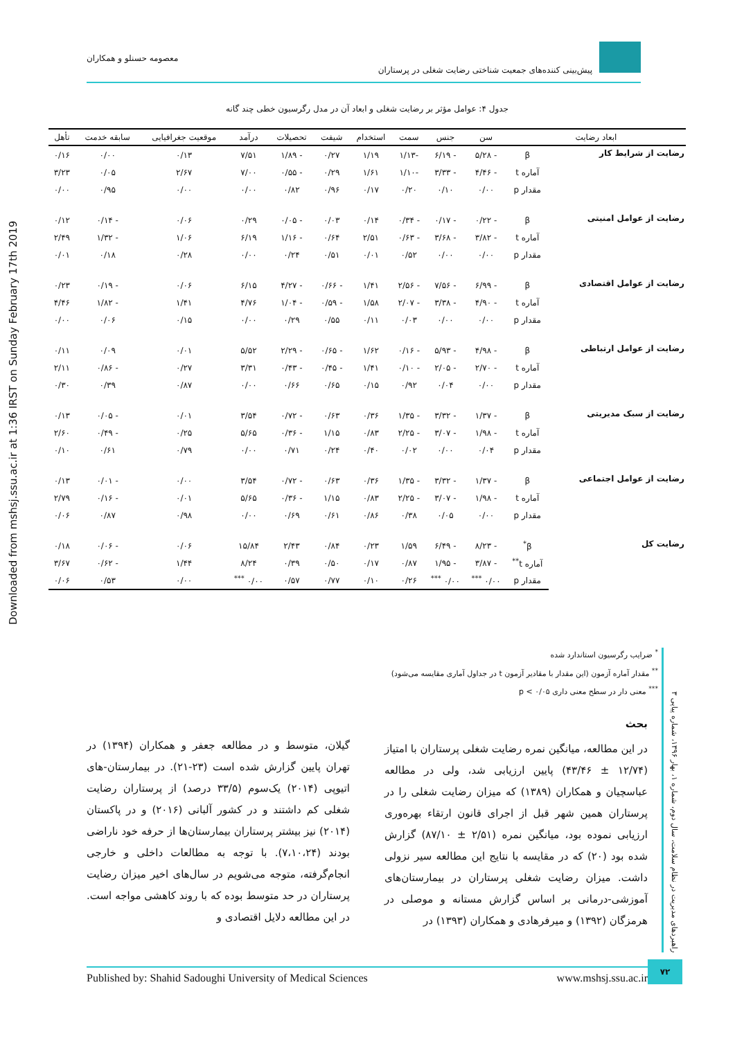پیش‌بینی کننده‌های جمعیت شناختی رضایت شغلی در پرستاران معصومه حسنلو و همکاران
Downloaded from mshsj.ssu.ac.ir at 1:36 IRST on Sunday February 17th 2019
جدول ۴: عوامل مؤثر بر رضایت شغلی و ابعاد آن در مدل رگرسیون خطی چند گانه
| ابعاد رضایت | | سن | جنس | سمت | استخدام | شیفت | تحصیلات | درآمد | موقعیت جغرافیایی | سابقه خدمت | تأهل |
| --- | --- | --- | --- | --- | --- | --- | --- | --- | --- | --- | --- |
| رضایت از شرایط کار | β | - ۵/۲۸ | - ۶/۱۹ | -۱/۱۳ | ۱/۱۹ | ۰/۲۷ | - ۱/۸۹ | ۷/۵۱ | ۰/۱۳ | ۰/۰۰ | ۰/۱۶ |
| | آماره t | - ۴/۴۶ | - ۳/۳۳ | -۱/۱۰ | ۱/۶۱ | ۰/۲۹ | - ۰/۵۵ | ۷/۰۰ | ۲/۶۷ | ۰/۰۵ | ۳/۲۳ |
| | مقدار p | ۰/۰۰ | ۰/۱۰ | ۰/۲۰ | ۰/۱۷ | ۰/۹۶ | ۰/۸۲ | ۰/۰۰ | ۰/۰۰ | ۰/۹۵ | ۰/۰۰ |
| رضایت از عوامل امنیتی | β | - ۰/۲۲ | - ۰/۱۷ | - ۰/۳۴ | ۰/۱۴ | ۰/۰۳ | - ۰/۰۵ | ۰/۲۹ | ۰/۰۶ | - ۰/۱۴ | ۰/۱۲ |
| | آماره t | - ۳/۸۲ | - ۳/۶۸ | - ۰/۶۳ | ۲/۵۱ | ۰/۶۴ | - ۱/۱۶ | ۶/۱۹ | ۱/۰۶ | - ۱/۳۲ | ۲/۴۹ |
| | مقدار p | ۰/۰۰ | ۰/۰۰ | ۰/۵۲ | ۰/۰۱ | ۰/۵۱ | ۰/۲۴ | ۰/۰۰ | ۰/۲۸ | ۰/۱۸ | ۰/۰۱ |
| رضایت از عوامل اقتصادی | β | - ۶/۹۹ | - ۷/۵۶ | - ۲/۵۶ | ۱/۴۱ | - ۰/۶۶ | - ۴/۲۷ | ۶/۱۵ | ۰/۰۶ | - ۰/۱۹ | ۰/۲۳ |
| | آماره t | - ۴/۹۰ | - ۳/۳۸ | - ۲/۰۷ | ۱/۵۸ | - ۰/۵۹ | - ۱/۰۴ | ۴/۷۶ | ۱/۴۱ | - ۱/۸۲ | ۴/۴۶ |
| | مقدار p | ۰/۰۰ | ۰/۰۰ | ۰/۰۳ | ۰/۱۱ | ۰/۵۵ | ۰/۲۹ | ۰/۰۰ | ۰/۱۵ | ۰/۰۶ | ۰/۰۰ |
| رضایت از عوامل ارتباطی | β | - ۴/۹۸ | - ۵/۹۳ | - ۰/۱۶ | ۱/۶۲ | - ۰/۶۵ | - ۲/۲۹ | ۵/۵۲ | ۰/۰۱ | ۰/۰۹ | ۰/۱۱ |
| | آماره t | - ۲/۷۰ | - ۲/۰۵ | - ۰/۱۰ | ۱/۴۱ | - ۰/۴۵ | - ۰/۴۳ | ۳/۳۱ | ۰/۲۷ | - ۰/۸۶ | ۲/۱۱ |
| | مقدار p | ۰/۰۰ | ۰/۰۴ | ۰/۹۲ | ۰/۱۵ | ۰/۶۵ | ۰/۶۶ | ۰/۰۰ | ۰/۸۷ | ۰/۳۹ | ۰/۳۰ |
| رضایت از سبک مدیریتی | β | - ۱/۳۷ | - ۳/۳۲ | - ۱/۳۵ | ۰/۳۶ | ۰/۶۳ | - ۰/۷۲ | ۳/۵۴ | ۰/۰۱ | - ۰/۰۵ | ۰/۱۳ |
| | آماره t | - ۱/۹۸ | - ۳/۰۷ | - ۲/۲۵ | ۰/۸۳ | ۱/۱۵ | - ۰/۳۶ | ۵/۶۵ | ۰/۲۵ | - ۰/۴۹ | ۲/۶۰ |
| | مقدار p | ۰/۰۴ | ۰/۰۰ | ۰/۰۲ | ۰/۴۰ | ۰/۲۴ | ۰/۷۱ | ۰/۰۰ | ۰/۷۹ | ۰/۶۱ | ۰/۱۰ |
| رضایت از عوامل اجتماعی | β | - ۱/۳۷ | - ۳/۳۲ | - ۱/۳۵ | ۰/۳۶ | ۰/۶۳ | - ۰/۷۲ | ۳/۵۴ | ۰/۰۰ | - ۰/۰۱ | ۰/۱۳ |
| | آماره t | - ۱/۹۸ | - ۳/۰۷ | - ۲/۲۵ | ۰/۸۳ | ۱/۱۵ | - ۰/۳۶ | ۵/۶۵ | ۰/۰۱ | - ۰/۱۶ | ۲/۷۹ |
| | مقدار p | ۰/۰۰ | ۰/۰۵ | ۰/۳۸ | ۰/۸۶ | ۰/۶۱ | ۰/۶۹ | ۰/۰۰ | ۰/۹۸ | ۰/۸۷ | ۰/۰۶ |
| رضایت کل | β<sup>*</sup> | - ۸/۲۳ | - ۶/۴۹ | ۱/۵۹ | ۰/۲۳ | ۰/۸۴ | ۲/۴۳ | ۱۵/۸۴ | ۰/۰۶ | - ۰/۰۶ | ۰/۱۸ |
| | آماره t<sup>**</sup> | - ۳/۸۷ | - ۱/۹۵ | ۰/۸۷ | ۰/۱۷ | ۰/۵۰ | ۰/۳۹ | ۸/۲۴ | ۱/۴۴ | - ۰/۶۲ | ۳/۶۷ |
| | مقدار p | ۰/۰۰ <sup>***</sup> | ۰/۰۰ <sup>***</sup> | ۰/۲۶ | ۰/۱۰ | ۰/۷۷ | ۰/۵۷ | ۰/۰۰ <sup>***</sup> | ۰/۰۰ | ۰/۵۳ | ۰/۰۶ |
<sup>*</sup> ضرایب رگرسیون استاندارد شده
<sup>**</sup> مقدار آماره آزمون (این مقدار با مقادیر آزمون t در جداول آماری مقایسه می‌شود)
<sup>***</sup> معنی دار در سطح معنی داری p < ۰/۰۵
راهبردهای مدیریت در نظام سلامت، سال دوم، شماره ۱، بهار ۱۳۹۶، شماره پیاپی ۳
بحث
در این مطالعه، میانگین نمره رضایت شغلی پرستاران با امتیاز (۱۲/۷۴ ± ۴۳/۴۶) پایین ارزیابی شد، ولی در مطالعه عباسچیان و همکاران (۱۳۸۹) که میزان رضایت شغلی را در پرستاران همین شهر قبل از اجرای قانون ارتقاء بهره‌وری ارزیابی نموده بود، میانگین نمره (۲/۵۱ ± ۸۷/۱۰) گزارش شده بود (۲۰) که در مقایسه با نتایج این مطالعه سیر نزولی داشت. میزان رضایت شغلی پرستاران در بیمارستان‌های آموزشی-درمانی بر اساس گزارش مستانه و موصلی در هرمزگان (۱۳۹۲) و میرفرهادی و همکاران (۱۳۹۳) در
گیلان، متوسط و در مطالعه جعفر و همکاران (۱۳۹۴) در تهران پایین گزارش شده است (۲۳-۲۱). در بیمارستان-های اتیوپی (۲۰۱۴) یک‌سوم (۳۳/۵ درصد) از پرستاران رضایت شغلی کم داشتند و در کشور آلبانی (۲۰۱۶) و در پاکستان (۲۰۱۴) نیز بیشتر پرستاران بیمارستان‌ها از حرفه خود ناراضی بودند (۷،۱۰،۲۴). با توجه به مطالعات داخلی و خارجی انجام‌گرفته، متوجه می‌شویم در سال‌های اخیر میزان رضایت پرستاران در حد متوسط بوده که با روند کاهشی مواجه است. در این مطالعه دلایل اقتصادی و
Published by: Shahid Sadoughi University of Medical Sciences www.mshsj.ssu.ac.ir
۷۲